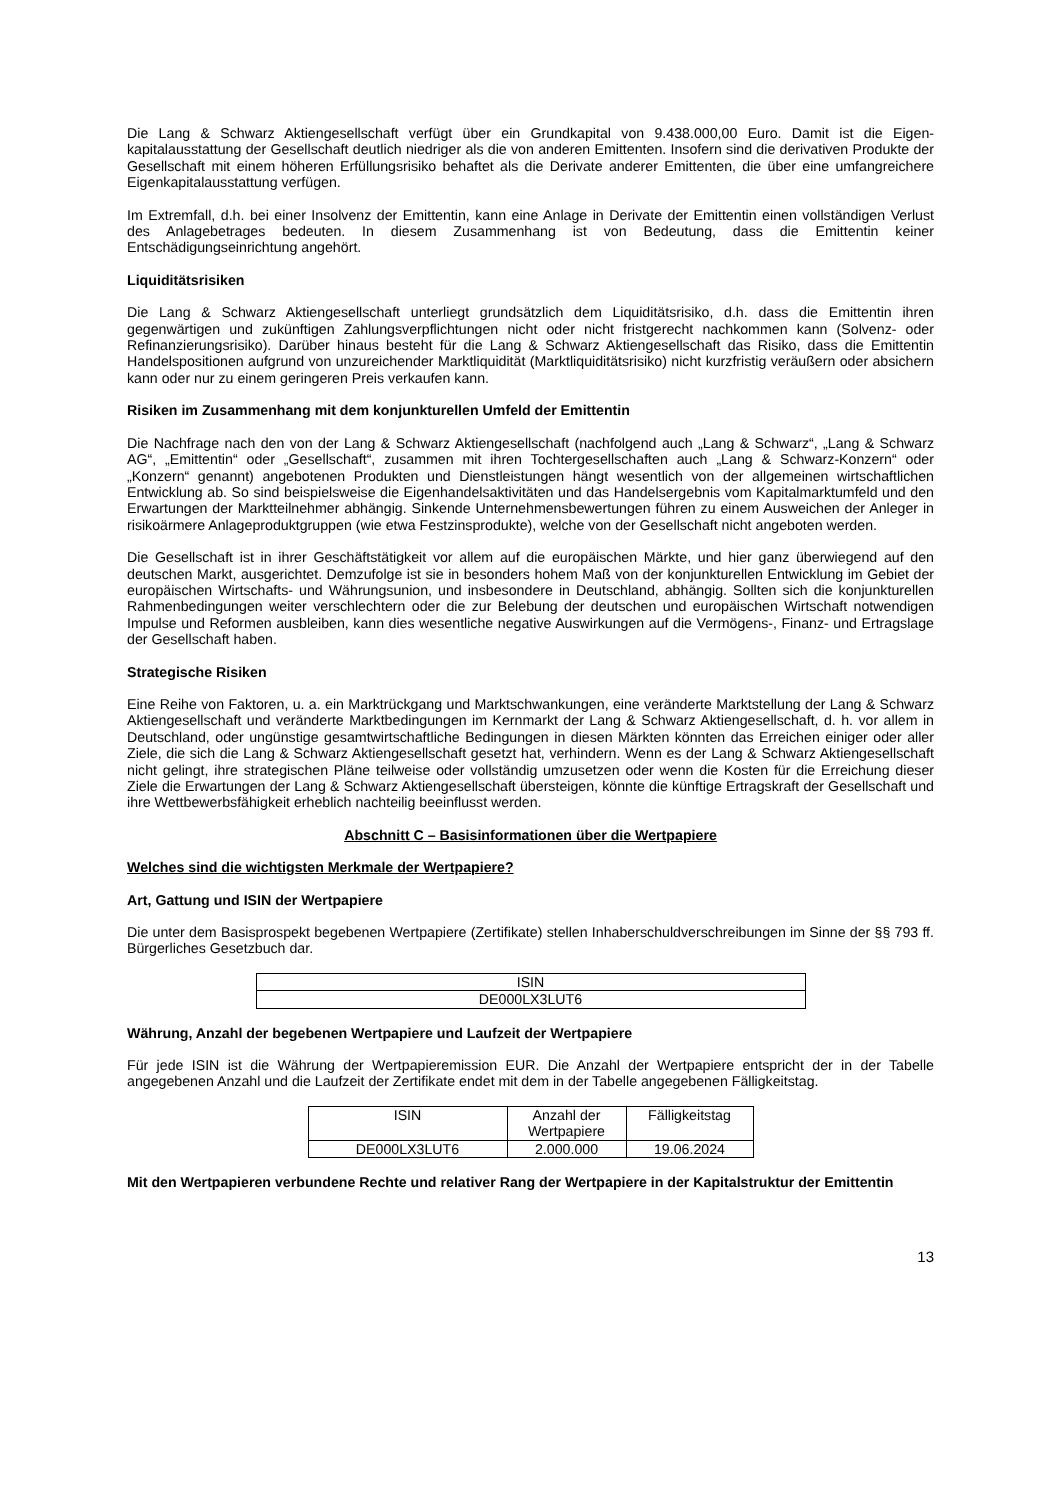Die Lang & Schwarz Aktiengesellschaft verfügt über ein Grundkapital von 9.438.000,00 Euro. Damit ist die Eigen-kapitalausstattung der Gesellschaft deutlich niedriger als die von anderen Emittenten. Insofern sind die derivativen Produkte der Gesellschaft mit einem höheren Erfüllungsrisiko behaftet als die Derivate anderer Emittenten, die über eine umfangreichere Eigenkapitalausstattung verfügen.
Im Extremfall, d.h. bei einer Insolvenz der Emittentin, kann eine Anlage in Derivate der Emittentin einen vollständigen Verlust des Anlagebetrages bedeuten. In diesem Zusammenhang ist von Bedeutung, dass die Emittentin keiner Entschädigungseinrichtung angehört.
Liquiditätsrisiken
Die Lang & Schwarz Aktiengesellschaft unterliegt grundsätzlich dem Liquiditätsrisiko, d.h. dass die Emittentin ihren gegenwärtigen und zukünftigen Zahlungsverpflichtungen nicht oder nicht fristgerecht nachkommen kann (Solvenz- oder Refinanzierungsrisiko). Darüber hinaus besteht für die Lang & Schwarz Aktiengesellschaft das Risiko, dass die Emittentin Handelspositionen aufgrund von unzureichender Marktliquidität (Marktliquiditätsrisiko) nicht kurzfristig veräußern oder absichern kann oder nur zu einem geringeren Preis verkaufen kann.
Risiken im Zusammenhang mit dem konjunkturellen Umfeld der Emittentin
Die Nachfrage nach den von der Lang & Schwarz Aktiengesellschaft (nachfolgend auch „Lang & Schwarz“, „Lang & Schwarz AG“, „Emittentin“ oder „Gesellschaft“, zusammen mit ihren Tochtergesellschaften auch „Lang & Schwarz-Konzern“ oder „Konzern“ genannt) angebotenen Produkten und Dienstleistungen hängt wesentlich von der allgemeinen wirtschaftlichen Entwicklung ab. So sind beispielsweise die Eigenhandelsaktivitäten und das Handelsergebnis vom Kapitalmarktumfeld und den Erwartungen der Marktteilnehmer abhängig. Sinkende Unternehmensbewertungen führen zu einem Ausweichen der Anleger in risikoärmere Anlageproduktgruppen (wie etwa Festzinsprodukte), welche von der Gesellschaft nicht angeboten werden.
Die Gesellschaft ist in ihrer Geschäftstätigkeit vor allem auf die europäischen Märkte, und hier ganz überwiegend auf den deutschen Markt, ausgerichtet. Demzufolge ist sie in besonders hohem Maß von der konjunkturellen Entwicklung im Gebiet der europäischen Wirtschafts- und Währungsunion, und insbesondere in Deutschland, abhängig. Sollten sich die konjunkturellen Rahmenbedingungen weiter verschlechtern oder die zur Belebung der deutschen und europäischen Wirtschaft notwendigen Impulse und Reformen ausbleiben, kann dies wesentliche negative Auswirkungen auf die Vermögens-, Finanz- und Ertragslage der Gesellschaft haben.
Strategische Risiken
Eine Reihe von Faktoren, u. a. ein Marktrückgang und Marktschwankungen, eine veränderte Marktstellung der Lang & Schwarz Aktiengesellschaft und veränderte Marktbedingungen im Kernmarkt der Lang & Schwarz Aktiengesellschaft, d. h. vor allem in Deutschland, oder ungünstige gesamtwirtschaftliche Bedingungen in diesen Märkten könnten das Erreichen einiger oder aller Ziele, die sich die Lang & Schwarz Aktiengesellschaft gesetzt hat, verhindern. Wenn es der Lang & Schwarz Aktiengesellschaft nicht gelingt, ihre strategischen Pläne teilweise oder vollständig umzusetzen oder wenn die Kosten für die Erreichung dieser Ziele die Erwartungen der Lang & Schwarz Aktiengesellschaft übersteigen, könnte die künftige Ertragskraft der Gesellschaft und ihre Wettbewerbsfähigkeit erheblich nachteilig beeinflusst werden.
Abschnitt C – Basisinformationen über die Wertpapiere
Welches sind die wichtigsten Merkmale der Wertpapiere?
Art, Gattung und ISIN der Wertpapiere
Die unter dem Basisprospekt begebenen Wertpapiere (Zertifikate) stellen Inhaberschuldverschreibungen im Sinne der §§ 793 ff. Bürgerliches Gesetzbuch dar.
| ISIN |
| --- |
| DE000LX3LUT6 |
Währung, Anzahl der begebenen Wertpapiere und Laufzeit der Wertpapiere
Für jede ISIN ist die Währung der Wertpapieremission EUR. Die Anzahl der Wertpapiere entspricht der in der Tabelle angegebenen Anzahl und die Laufzeit der Zertifikate endet mit dem in der Tabelle angegebenen Fälligkeitstag.
| ISIN | Anzahl der Wertpapiere | Fälligkeitstag |
| --- | --- | --- |
| DE000LX3LUT6 | 2.000.000 | 19.06.2024 |
Mit den Wertpapieren verbundene Rechte und relativer Rang der Wertpapiere in der Kapitalstruktur der Emittentin
13